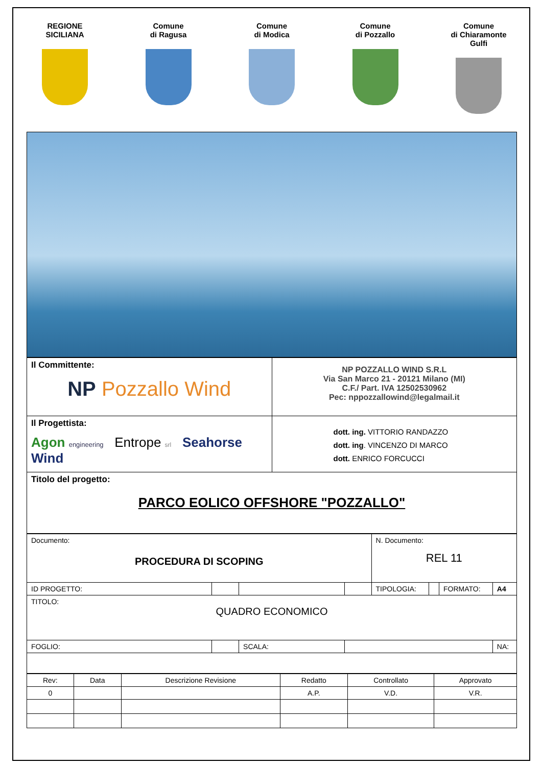REGIONE
SICILIANA
Comune
di Ragusa
Comune
di Modica
Comune
di Pozzallo
Comune
di Chiaramonte
Gulfi
| Il Committente: NP Pozzallo Wind | NP POZZALLO WIND S.R.L Via San Marco 21 - 20121 Milano (MI) C.F./ Part. IVA 12502530962 Pec: nppozzallowind@legalmail.it |
| Il Progettista: Agon engineering Entrope srl Seahorse Wind | dott. ing. VITTORIO RANDAZZO dott. ing . VINCENZO DI MARCO dott. ENRICO FORCUCCI |
| Titolo del progetto: PARCO EOLICO OFFSHORE "POZZALLO" | |
| Documento: PROCEDURA DI SCOPING | | | | N. Documento: REL 11 | | | |
| ID PROGETTO: | | | | TIPOLOGIA: | | FORMATO: | A4 |
| TITOLO: QUADRO ECONOMICO | | | | | | | |
| FOGLIO: | | SCALA: | | | | | NA: |
| Rev: | Data | Descrizione Revisione | Redatto | Controllato | Approvato |
| 0 | | | A.P. | V.D. | V.R. |